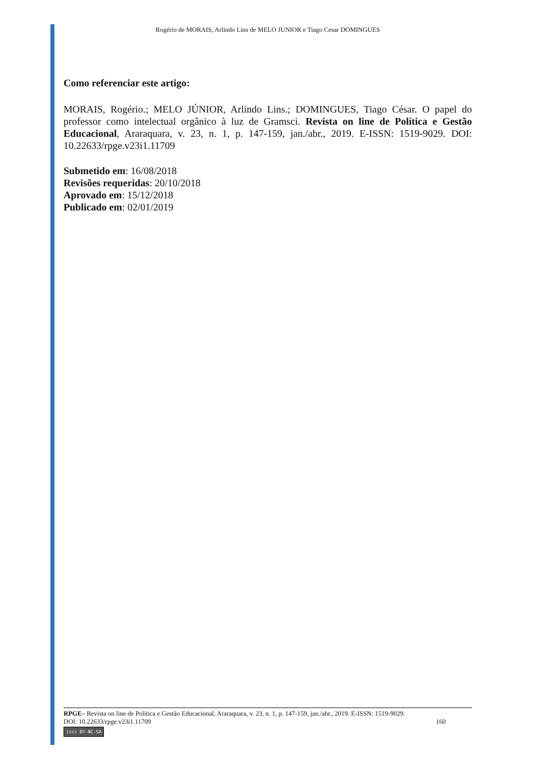Rogério de MORAIS, Arlindo Lins de MELO JUNIOR e Tiago Cesar DOMINGUES
Como referenciar este artigo:
MORAIS, Rogério.; MELO JÚNIOR, Arlindo Lins.; DOMINGUES, Tiago César. O papel do professor como intelectual orgânico à luz de Gramsci. Revista on line de Política e Gestão Educacional, Araraquara, v. 23, n. 1, p. 147-159, jan./abr., 2019. E-ISSN: 1519-9029. DOI: 10.22633/rpge.v23i1.11709
Submetido em: 16/08/2018
Revisões requeridas: 20/10/2018
Aprovado em: 15/12/2018
Publicado em: 02/01/2019
RPGE– Revista on line de Política e Gestão Educacional, Araraquara, v. 23, n. 1, p. 147-159, jan./abr., 2019. E-ISSN: 1519-9029.
DOI: 10.22633/rpge.v23i1.11709 160
(cc) BY-NC-SA